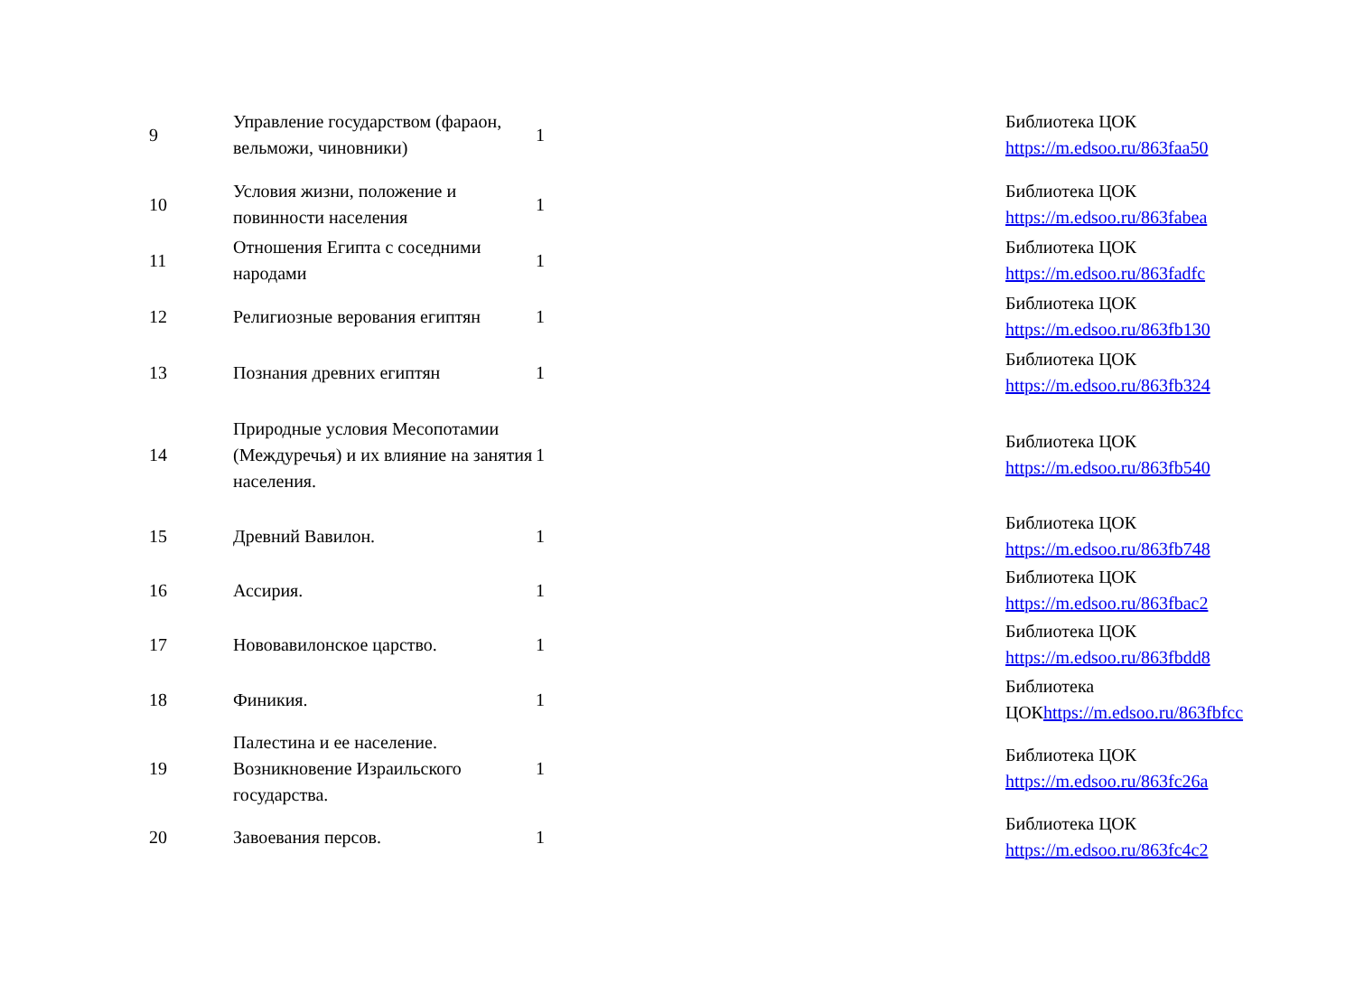| 9 | Управление государством (фараон, вельможи, чиновники) | 1 | Библиотека ЦОК https://m.edsoo.ru/863faa50 |
| 10 | Условия жизни, положение и повинности населения | 1 | Библиотека ЦОК https://m.edsoo.ru/863fabea |
| 11 | Отношения Египта с соседними народами | 1 | Библиотека ЦОК https://m.edsoo.ru/863fadfc |
| 12 | Религиозные верования египтян | 1 | Библиотека ЦОК https://m.edsoo.ru/863fb130 |
| 13 | Познания древних египтян | 1 | Библиотека ЦОК https://m.edsoo.ru/863fb324 |
| 14 | Природные условия Месопотамии (Междуречья) и их влияние на занятия населения. | 1 | Библиотека ЦОК https://m.edsoo.ru/863fb540 |
| 15 | Древний Вавилон. | 1 | Библиотека ЦОК https://m.edsoo.ru/863fb748 |
| 16 | Ассирия. | 1 | Библиотека ЦОК https://m.edsoo.ru/863fbac2 |
| 17 | Нововавилонское царство. | 1 | Библиотека ЦОК https://m.edsoo.ru/863fbdd8 |
| 18 | Финикия. | 1 | Библиотека ЦОК https://m.edsoo.ru/863fbfcc |
| 19 | Палестина и ее население. Возникновение Израильского государства. | 1 | Библиотека ЦОК https://m.edsoo.ru/863fc26a |
| 20 | Завоевания персов. | 1 | Библиотека ЦОК https://m.edsoo.ru/863fc4c2 |